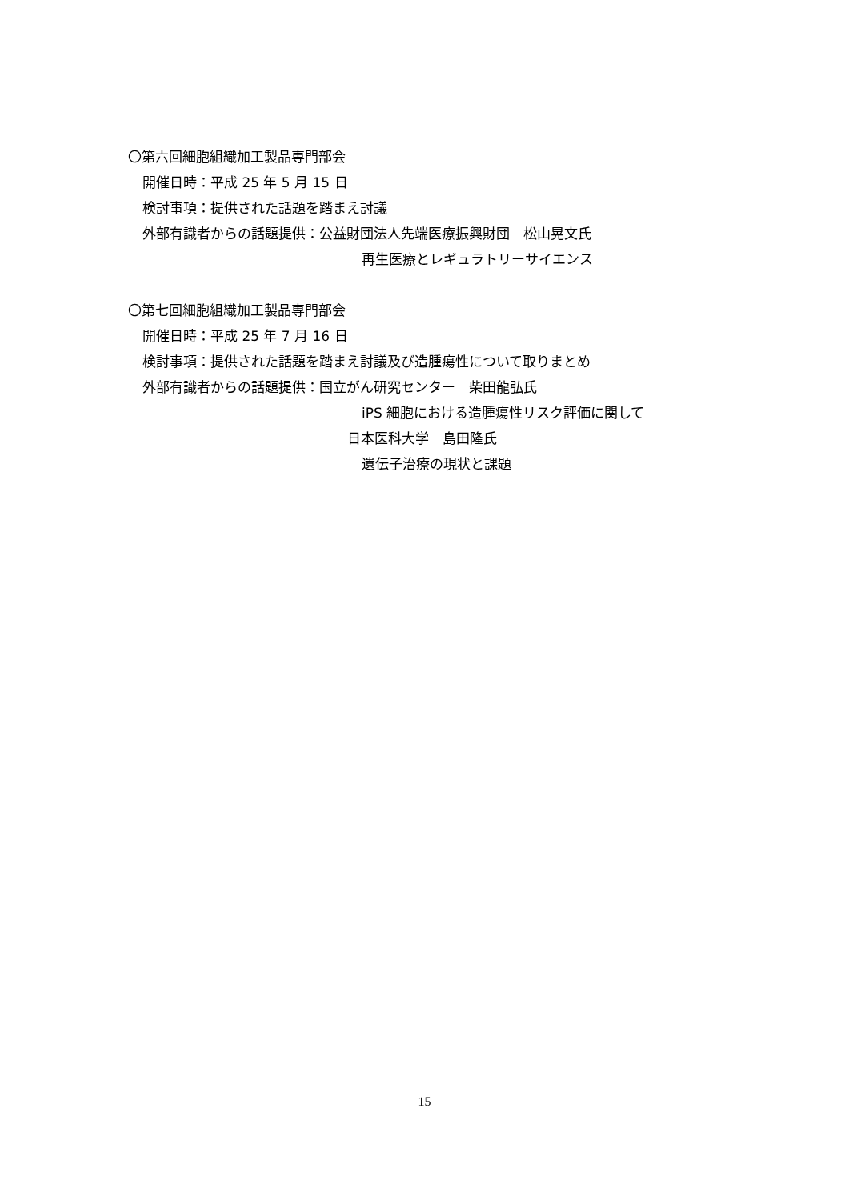〇第六回細胞組織加工製品専門部会
開催日時：平成 25 年 5 月 15 日
検討事項：提供された話題を踏まえ討議
外部有識者からの話題提供：公益財団法人先端医療振興財団　松山晃文氏
再生医療とレギュラトリーサイエンス
〇第七回細胞組織加工製品専門部会
開催日時：平成 25 年 7 月 16 日
検討事項：提供された話題を踏まえ討議及び造腫瘍性について取りまとめ
外部有識者からの話題提供：国立がん研究センター　柴田龍弘氏
iPS 細胞における造腫瘍性リスク評価に関して
日本医科大学　島田隆氏
遺伝子治療の現状と課題
15